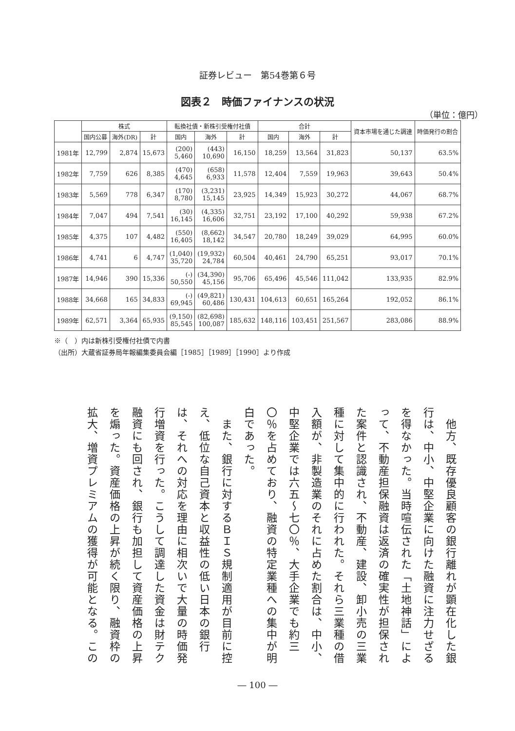証券レビュー　第54巻第６号
図表２　時価ファイナンスの状況
（単位：億円）
| | 株式 | | | 転換社債・新株引受権付社債 | | | 合計 | | | 資本市場を通じた調達 | 時価発行の割合 |
| --- | --- | --- | --- | --- | --- | --- | --- | --- | --- | --- | --- |
| | 国内公募 | 海外(DR) | 計 | 国内 | 海外 | 計 | 国内 | 海外 | 計 | | |
| 1981年 | 12,799 | 2,874 | 15,673 | (200) 5,460 | (443) 10,690 | 16,150 | 18,259 | 13,564 | 31,823 | 50,137 | 63.5% |
| 1982年 | 7,759 | 626 | 8,385 | (470) 4,645 | (658) 6,933 | 11,578 | 12,404 | 7,559 | 19,963 | 39,643 | 50.4% |
| 1983年 | 5,569 | 778 | 6,347 | (170) 8,780 | (3,231) 15,145 | 23,925 | 14,349 | 15,923 | 30,272 | 44,067 | 68.7% |
| 1984年 | 7,047 | 494 | 7,541 | (30) 16,145 | (4,335) 16,606 | 32,751 | 23,192 | 17,100 | 40,292 | 59,938 | 67.2% |
| 1985年 | 4,375 | 107 | 4,482 | (550) 16,405 | (8,662) 18,142 | 34,547 | 20,780 | 18,249 | 39,029 | 64,995 | 60.0% |
| 1986年 | 4,741 | 6 | 4,747 | (1,040) 35,720 | (19,932) 24,784 | 60,504 | 40,461 | 24,790 | 65,251 | 93,017 | 70.1% |
| 1987年 | 14,946 | 390 | 15,336 | (-) 50,550 | (34,390) 45,156 | 95,706 | 65,496 | 45,546 | 111,042 | 133,935 | 82.9% |
| 1988年 | 34,668 | 165 | 34,833 | (-) 69,945 | (49,821) 60,486 | 130,431 | 104,613 | 60,651 | 165,264 | 192,052 | 86.1% |
| 1989年 | 62,571 | 3,364 | 65,935 | (9,150) 85,545 | (82,698) 100,087 | 185,632 | 148,116 | 103,451 | 251,567 | 283,086 | 88.9% |
※（　）内は新株引受権付社債で内書
（出所）大蔵省証券局年報編集委員会編［1985］［1989］［1990］より作成
　他方、既存優良顧客の銀行離れが顕在化した銀行は、中小、中堅企業に向けた融資に注力せざるを得なかった。当時喧伝された「土地神話」によって、不動産担保融資は返済の確実性が担保された案件と認識され、不動産、建設、卸小売の三業種に対して集中的に行われた。それら三業種の借入額が、非製造業のそれに占めた割合は、中小、中堅企業では六五～七〇％、大手企業でも約三〇％を占めており、融資の特定業種への集中が明白であった。
　また、銀行に対するＢＩＳ規制適用が目前に控え、低位な自己資本と収益性の低い日本の銀行は、それへの対応を理由に相次いで大量の時価発行増資を行った。こうして調達した資金は財テク融資にも回され、銀行も加担して資産価格の上昇を煽った。資産価格の上昇が続く限り、融資枠の拡大、増資プレミアムの獲得が可能となる。この
― 100 ―